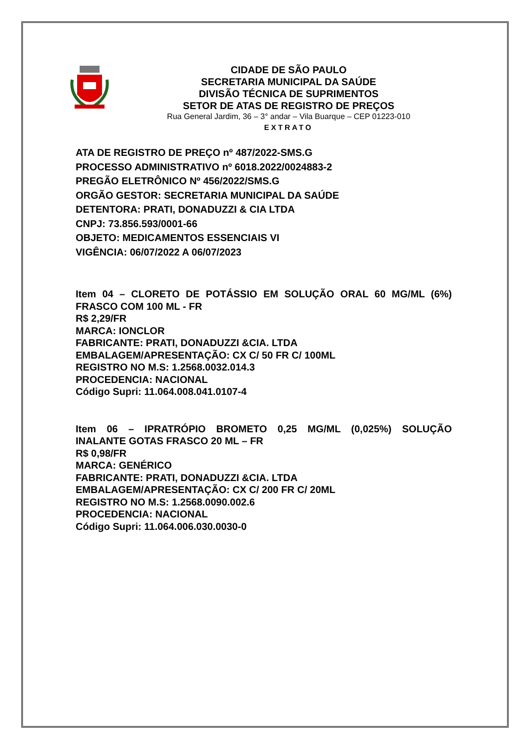CIDADE DE SÃO PAULO
SECRETARIA MUNICIPAL DA SAÚDE
DIVISÃO TÉCNICA DE SUPRIMENTOS
SETOR DE ATAS DE REGISTRO DE PREÇOS
Rua General Jardim, 36 – 3° andar – Vila Buarque – CEP 01223-010
EXTRATO
ATA DE REGISTRO DE PREÇO nº 487/2022-SMS.G
PROCESSO ADMINISTRATIVO nº 6018.2022/0024883-2
PREGÃO ELETRÔNICO Nº 456/2022/SMS.G
ORGÃO GESTOR: SECRETARIA MUNICIPAL DA SAÚDE
DETENTORA: PRATI, DONADUZZI & CIA LTDA
CNPJ: 73.856.593/0001-66
OBJETO: MEDICAMENTOS ESSENCIAIS VI
VIGÊNCIA: 06/07/2022 A 06/07/2023
Item 04 – CLORETO DE POTÁSSIO EM SOLUÇÃO ORAL 60 MG/ML (6%)
FRASCO COM 100 ML - FR
R$ 2,29/FR
MARCA: IONCLOR
FABRICANTE: PRATI, DONADUZZI &CIA. LTDA
EMBALAGEM/APRESENTAÇÃO: CX C/ 50 FR C/ 100ML
REGISTRO NO M.S: 1.2568.0032.014.3
PROCEDENCIA: NACIONAL
Código Supri: 11.064.008.041.0107-4
Item 06 – IPRATRÓPIO BROMETO 0,25 MG/ML (0,025%) SOLUÇÃO
INALANTE GOTAS FRASCO 20 ML – FR
R$ 0,98/FR
MARCA: GENÉRICO
FABRICANTE: PRATI, DONADUZZI &CIA. LTDA
EMBALAGEM/APRESENTAÇÃO: CX C/ 200 FR C/ 20ML
REGISTRO NO M.S: 1.2568.0090.002.6
PROCEDENCIA: NACIONAL
Código Supri: 11.064.006.030.0030-0